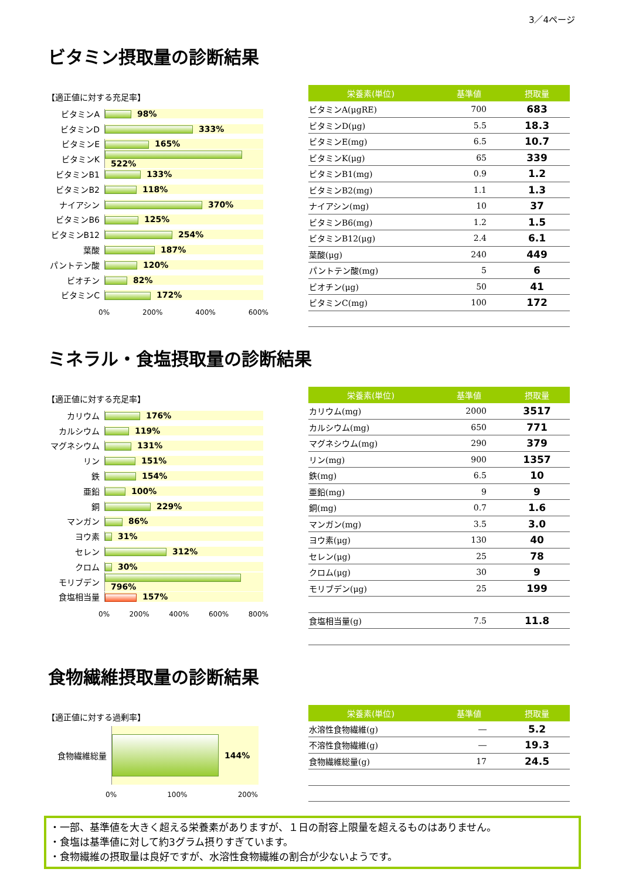3／4ページ
ビタミン摂取量の診断結果
【適正値に対する充足率】
ビタミンA 98%
ビタミンD 333%
ビタミンE 165%
ビタミンK 522%
ビタミンB1 133%
ビタミンB2 118%
ナイアシン 370%
ビタミンB6 125%
ビタミンB12 254%
葉酸 187%
パントテン酸 120%
ビオチン 82%
ビタミンC 172%
0% 200% 400% 600%
| 栄養素(単位) | 基準値 | 摂取量 |
| --- | --- | --- |
| ビタミンA(μgRE) | 700 | 683 |
| ビタミンD(μg) | 5.5 | 18.3 |
| ビタミンE(mg) | 6.5 | 10.7 |
| ビタミンK(μg) | 65 | 339 |
| ビタミンB1(mg) | 0.9 | 1.2 |
| ビタミンB2(mg) | 1.1 | 1.3 |
| ナイアシン(mg) | 10 | 37 |
| ビタミンB6(mg) | 1.2 | 1.5 |
| ビタミンB12(μg) | 2.4 | 6.1 |
| 葉酸(μg) | 240 | 449 |
| パントテン酸(mg) | 5 | 6 |
| ビオチン(μg) | 50 | 41 |
| ビタミンC(mg) | 100 | 172 |
ミネラル・食塩摂取量の診断結果
【適正値に対する充足率】
カリウム 176%
カルシウム 119%
マグネシウム 131%
リン 151%
鉄 154%
亜鉛 100%
銅 229%
マンガン 86%
ヨウ素 31%
セレン 312%
クロム 30%
モリブデン 796%
食塩相当量 157%
0% 200% 400% 600% 800%
| 栄養素(単位) | 基準値 | 摂取量 |
| --- | --- | --- |
| カリウム(mg) | 2000 | 3517 |
| カルシウム(mg) | 650 | 771 |
| マグネシウム(mg) | 290 | 379 |
| リン(mg) | 900 | 1357 |
| 鉄(mg) | 6.5 | 10 |
| 亜鉛(mg) | 9 | 9 |
| 銅(mg) | 0.7 | 1.6 |
| マンガン(mg) | 3.5 | 3.0 |
| ヨウ素(μg) | 130 | 40 |
| セレン(μg) | 25 | 78 |
| クロム(μg) | 30 | 9 |
| モリブデン(μg) | 25 | 199 |
| 食塩相当量(g) | 7.5 | 11.8 |
食物繊維摂取量の診断結果
【適正値に対する過剰率】
食物繊維総量 144%
0% 100% 200%
| 栄養素(単位) | 基準値 | 摂取量 |
| --- | --- | --- |
| 水溶性食物繊維(g) | ― | 5.2 |
| 不溶性食物繊維(g) | ― | 19.3 |
| 食物繊維総量(g) | 17 | 24.5 |
・一部、基準値を大きく超える栄養素がありますが、１日の耐容上限量を超えるものはありません。
・食塩は基準値に対して約3グラム摂りすぎています。
・食物繊維の摂取量は良好ですが、水溶性食物繊維の割合が少ないようです。